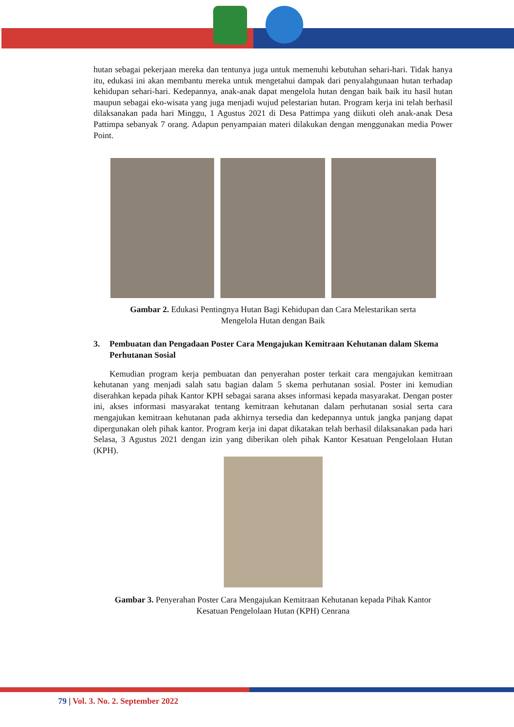hutan sebagai pekerjaan mereka dan tentunya juga untuk memenuhi kebutuhan sehari-hari. Tidak hanya itu, edukasi ini akan membantu mereka untuk mengetahui dampak dari penyalahgunaan hutan terhadap kehidupan sehari-hari. Kedepannya, anak-anak dapat mengelola hutan dengan baik baik itu hasil hutan maupun sebagai eko-wisata yang juga menjadi wujud pelestarian hutan. Program kerja ini telah berhasil dilaksanakan pada hari Minggu, 1 Agustus 2021 di Desa Pattimpa yang diikuti oleh anak-anak Desa Pattimpa sebanyak 7 orang. Adapun penyampaian materi dilakukan dengan menggunakan media Power Point.
Gambar 2. Edukasi Pentingnya Hutan Bagi Kehidupan dan Cara Melestarikan serta
Mengelola Hutan dengan Baik
3. Pembuatan dan Pengadaan Poster Cara Mengajukan Kemitraan Kehutanan dalam Skema Perhutanan Sosial
Kemudian program kerja pembuatan dan penyerahan poster terkait cara mengajukan kemitraan kehutanan yang menjadi salah satu bagian dalam 5 skema perhutanan sosial. Poster ini kemudian diserahkan kepada pihak Kantor KPH sebagai sarana akses informasi kepada masyarakat. Dengan poster ini, akses informasi masyarakat tentang kemitraan kehutanan dalam perhutanan sosial serta cara mengajukan kemitraan kehutanan pada akhirnya tersedia dan kedepannya untuk jangka panjang dapat dipergunakan oleh pihak kantor. Program kerja ini dapat dikatakan telah berhasil dilaksanakan pada hari Selasa, 3 Agustus 2021 dengan izin yang diberikan oleh pihak Kantor Kesatuan Pengelolaan Hutan (KPH).
Gambar 3. Penyerahan Poster Cara Mengajukan Kemitraan Kehutanan kepada Pihak Kantor
Kesatuan Pengelolaan Hutan (KPH) Cenrana
79 | Vol. 3. No. 2. September 2022